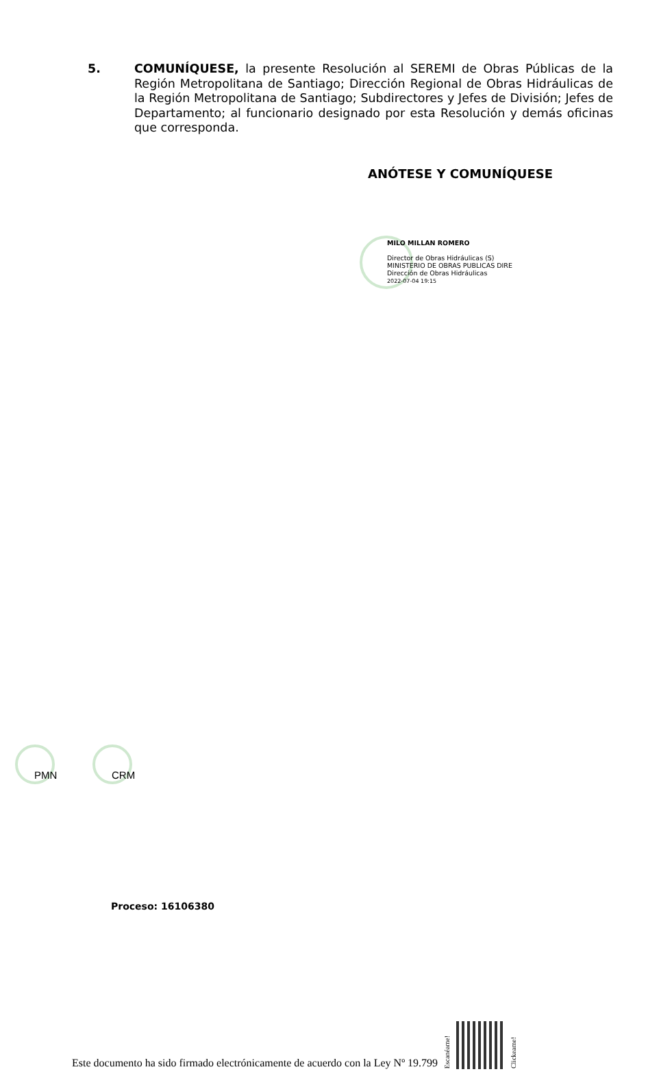5. COMUNÍQUESE, la presente Resolución al SEREMI de Obras Públicas de la Región Metropolitana de Santiago; Dirección Regional de Obras Hidráulicas de la Región Metropolitana de Santiago; Subdirectores y Jefes de División; Jefes de Departamento; al funcionario designado por esta Resolución y demás oficinas que corresponda.
ANÓTESE Y COMUNÍQUESE
MILO MILLAN ROMERO
Director de Obras Hidráulicas (S)
MINISTERIO DE OBRAS PUBLICAS DIRE
Dirección de Obras Hidráulicas
2022-07-04 19:15
PMN
CRM
Proceso: 16106380
Este documento ha sido firmado electrónicamente de acuerdo con la Ley Nº 19.799
Escanéame!
Clickeame!